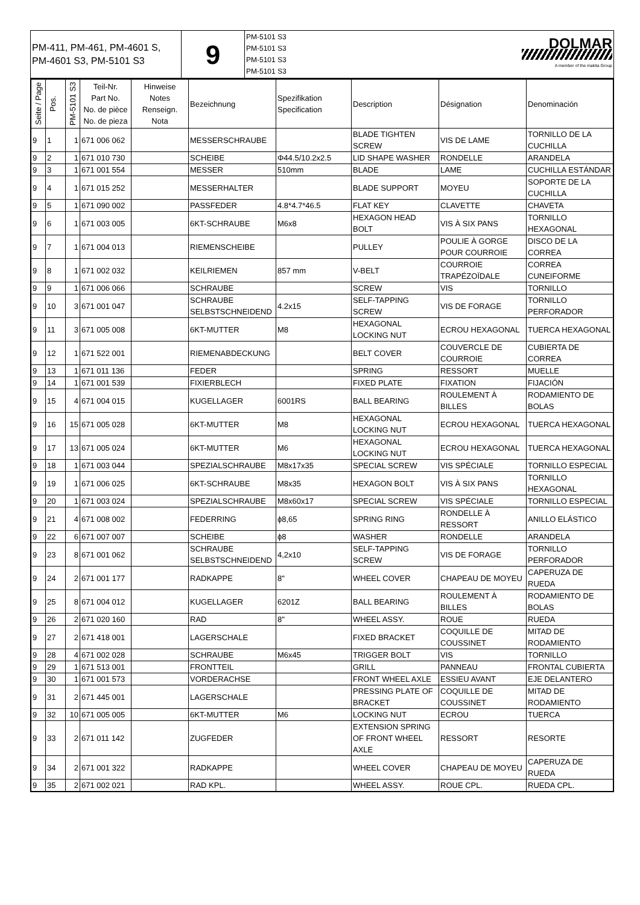| PM-411, PM-461, PM-4601 S, PM-4601 S3, PM-5101 S3 | 9 | PM-5101 S3 PM-5101 S3 PM-5101 S3 PM-5101 S3 | DOLMAR A member of the makita Group |
| Seite / Page | Pos. | PM-5101 S3 | Teil-Nr. Part No. No. de pièce No. de pieza | Hinweise Notes Renseign. Nota | Bezeichnung | Spezifikation Specification | Description | Désignation | Denominación |
| --- | --- | --- | --- | --- | --- | --- | --- | --- | --- |
| 9 | 1 | 1 | 671 006 062 | | MESSERSCHRAUBE | | BLADE TIGHTEN SCREW | VIS DE LAME | TORNILLO DE LA CUCHILLA |
| 9 | 2 | 1 | 671 010 730 | | SCHEIBE | Φ44.5/10.2x2.5 | LID SHAPE WASHER | RONDELLE | ARANDELA |
| 9 | 3 | 1 | 671 001 554 | | MESSER | 510mm | BLADE | LAME | CUCHILLA ESTÁNDAR |
| 9 | 4 | 1 | 671 015 252 | | MESSERHALTER | | BLADE SUPPORT | MOYEU | SOPORTE DE LA CUCHILLA |
| 9 | 5 | 1 | 671 090 002 | | PASSFEDER | 4.8*4.7*46.5 | FLAT KEY | CLAVETTE | CHAVETA |
| 9 | 6 | 1 | 671 003 005 | | 6KT-SCHRAUBE | M6x8 | HEXAGON HEAD BOLT | VIS À SIX PANS | TORNILLO HEXAGONAL |
| 9 | 7 | 1 | 671 004 013 | | RIEMENSCHEIBE | | PULLEY | POULIE À GORGE POUR COURROIE | DISCO DE LA CORREA |
| 9 | 8 | 1 | 671 002 032 | | KEILRIEMEN | 857 mm | V-BELT | COURROIE TRAPÉZOÏDALE | CORREA CUNEIFORME |
| 9 | 9 | 1 | 671 006 066 | | SCHRAUBE | | SCREW | VIS | TORNILLO |
| 9 | 10 | 3 | 671 001 047 | | SCHRAUBE SELBSTSCHNEIDEND | 4.2x15 | SELF-TAPPING SCREW | VIS DE FORAGE | TORNILLO PERFORADOR |
| 9 | 11 | 3 | 671 005 008 | | 6KT-MUTTER | M8 | HEXAGONAL LOCKING NUT | ECROU HEXAGONAL | TUERCA HEXAGONAL |
| 9 | 12 | 1 | 671 522 001 | | RIEMENABDECKUNG | | BELT COVER | COUVERCLE DE COURROIE | CUBIERTA DE CORREA |
| 9 | 13 | 1 | 671 011 136 | | FEDER | | SPRING | RESSORT | MUELLE |
| 9 | 14 | 1 | 671 001 539 | | FIXIERBLECH | | FIXED PLATE | FIXATION | FIJACIÓN |
| 9 | 15 | 4 | 671 004 015 | | KUGELLAGER | 6001RS | BALL BEARING | ROULEMENT À BILLES | RODAMIENTO DE BOLAS |
| 9 | 16 | 15 | 671 005 028 | | 6KT-MUTTER | M8 | HEXAGONAL LOCKING NUT | ECROU HEXAGONAL | TUERCA HEXAGONAL |
| 9 | 17 | 13 | 671 005 024 | | 6KT-MUTTER | M6 | HEXAGONAL LOCKING NUT | ECROU HEXAGONAL | TUERCA HEXAGONAL |
| 9 | 18 | 1 | 671 003 044 | | SPEZIALSCHRAUBE | M8x17x35 | SPECIAL SCREW | VIS SPÉCIALE | TORNILLO ESPECIAL |
| 9 | 19 | 1 | 671 006 025 | | 6KT-SCHRAUBE | M8x35 | HEXAGON BOLT | VIS À SIX PANS | TORNILLO HEXAGONAL |
| 9 | 20 | 1 | 671 003 024 | | SPEZIALSCHRAUBE | M8x60x17 | SPECIAL SCREW | VIS SPÉCIALE | TORNILLO ESPECIAL |
| 9 | 21 | 4 | 671 008 002 | | FEDERRING | ϕ8,65 | SPRING RING | RONDELLE À RESSORT | ANILLO ELÁSTICO |
| 9 | 22 | 6 | 671 007 007 | | SCHEIBE | ϕ8 | WASHER | RONDELLE | ARANDELA |
| 9 | 23 | 8 | 671 001 062 | | SCHRAUBE SELBSTSCHNEIDEND | 4,2x10 | SELF-TAPPING SCREW | VIS DE FORAGE | TORNILLO PERFORADOR |
| 9 | 24 | 2 | 671 001 177 | | RADKAPPE | 8" | WHEEL COVER | CHAPEAU DE MOYEU | CAPERUZA DE RUEDA |
| 9 | 25 | 8 | 671 004 012 | | KUGELLAGER | 6201Z | BALL BEARING | ROULEMENT À BILLES | RODAMIENTO DE BOLAS |
| 9 | 26 | 2 | 671 020 160 | | RAD | 8" | WHEEL ASSY. | ROUE | RUEDA |
| 9 | 27 | 2 | 671 418 001 | | LAGERSCHALE | | FIXED BRACKET | COQUILLE DE COUSSINET | MITAD DE RODAMIENTO |
| 9 | 28 | 4 | 671 002 028 | | SCHRAUBE | M6x45 | TRIGGER BOLT | VIS | TORNILLO |
| 9 | 29 | 1 | 671 513 001 | | FRONTTEIL | | GRILL | PANNEAU | FRONTAL CUBIERTA |
| 9 | 30 | 1 | 671 001 573 | | VORDERACHSE | | FRONT WHEEL AXLE | ESSIEU AVANT | EJE DELANTERO |
| 9 | 31 | 2 | 671 445 001 | | LAGERSCHALE | | PRESSING PLATE OF BRACKET | COQUILLE DE COUSSINET | MITAD DE RODAMIENTO |
| 9 | 32 | 10 | 671 005 005 | | 6KT-MUTTER | M6 | LOCKING NUT | ECROU | TUERCA |
| 9 | 33 | 2 | 671 011 142 | | ZUGFEDER | | EXTENSION SPRING OF FRONT WHEEL AXLE | RESSORT | RESORTE |
| 9 | 34 | 2 | 671 001 322 | | RADKAPPE | | WHEEL COVER | CHAPEAU DE MOYEU | CAPERUZA DE RUEDA |
| 9 | 35 | 2 | 671 002 021 | | RAD KPL. | | WHEEL ASSY. | ROUE CPL. | RUEDA CPL. |